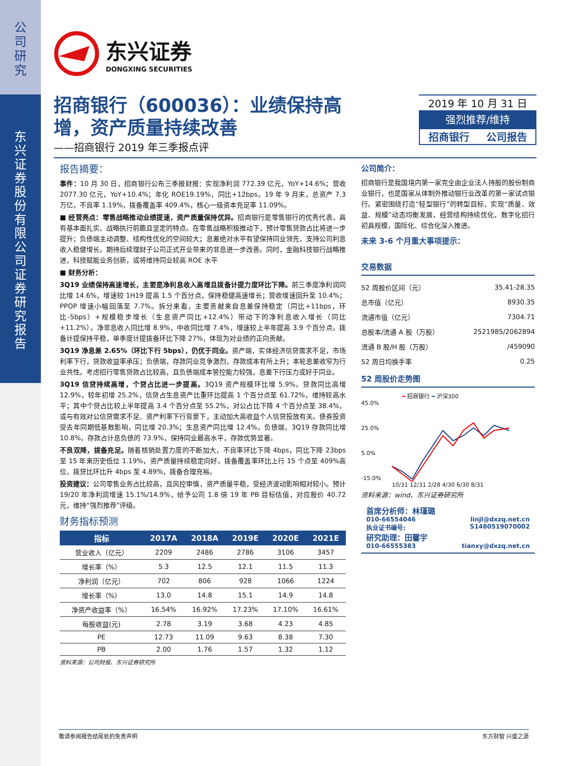公
司
研
究
东
兴
证
券
股
份
有
限
公
司
证
券
研
究
报
告
东兴证券
DONGXING SECURITIES
招商银行（600036）：业绩保持高
增，资产质量持续改善
——招商银行 2019 年三季报点评
2019 年 10 月 31 日
强烈推荐/维持
招商银行 公司报告
报告摘要：
事件：10 月 30 日，招商银行公布三季报财报：实现净利润 772.39 亿元，YoY+14.6%；营收 2077.30 亿元，YoY+10.4%；年化 ROE19.19%，同比+12bps。19 年 9 月末，总资产 7.3 万亿，不良率 1.19%，拨备覆盖率 409.4%，核心一级资本充足率 11.09%。
■ 经营亮点：零售战略推动业绩提速，资产质量保持优异。招商银行是零售银行的优秀代表，具有基本面扎实、战略执行前瞻且坚定的特点。在零售战略积极推动下，预计零售贷款占比将进一步提升；负债端主动调整、结构性优化的空间较大；息差绝对水平有望保持同业领先，支持公司利息收入稳健增长。期待后续理财子公司正式开业带来的非息进一步改善。同时，金融科技银行战略推进，科技赋能业务创新，或将维持同业较高 ROE 水平
■ 财务分析：
3Q19 业绩保持高速增长，主要是净利息收入高增且拨备计提力度环比下降。前三季度净利润同比增 14.6%，增速较 1H19 提高 1.5 个百分点，保持稳健高速增长；营收增速回升至 10.4%；PPOP 增速小幅回落至 7.7%。拆分来看，主要贡献来自息差保持稳定（同比+11bps，环比-5bps）+规模稳步增长（生息资产同比+12.4%）带动下的净利息收入增长（同比+11.2%）。净非息收入同比增 8.9%，中收同比增 7.4%，增速较上半年提高 3.9 个百分点。拨备计提保持平稳，单季度计提拨备环比下降 27%，体现为对业绩的正向贡献。
3Q19 净息差 2.65%（环比下行 5bps），仍优于同业。资产端，实体经济信贷需求不足，市场利率下行，贷款收益率承压；负债端，存款同业竞争激烈，存款成本有所上升；本轮息差收窄为行业共性。考虑招行零售贷款占比较高，且负债端成本管控能力较强，息差下行压力或好于同业。
3Q19 信贷持续高增，个贷占比进一步提高。3Q19 资产规模环比增 5.9%。贷款同比高增 12.9%，较年初增 25.2%，信贷占生息资产比重环比提高 1 个百分点至 61.72%，维持较高水平；其中个贷占比较上半年提高 3.4 个百分点至 55.2%，对公占比下降 4 个百分点至 38.4%，或与有效对公信贷需求不足、资产利率下行背景下，主动加大高收益个人信贷投放有关。债券投资受去年同期低基数影响，同比增 20.3%；生息资产同比增 12.4%。负债端，3Q19 存款同比增 10.8%，存款占计息负债的 73.9%，保持同业最高水平，存款优势显著。
不良双降，拨备充足。随着核销处置力度的不断加大，不良率环比下降 4bps，同比下降 23bps 至 15 年来历史低位 1.19%，资产质量持续稳定向好。拨备覆盖率环比上行 15 个点至 409%高位，拨贷比环比升 4bps 至 4.89%，拨备合理充裕。
投资建议：公司零售业务占比较高，且风控审慎，资产质量平稳，受经济波动影响相对较小。预计 19/20 年净利润增速 15.1%/14.9%，给予公司 1.8 倍 19 年 PB 目标估值，对应股价 40.72 元，维持“强烈推荐”评级。
财务指标预测
| 指标 | 2017A | 2018A | 2019E | 2020E | 2021E |
| --- | --- | --- | --- | --- | --- |
| 营业收入（亿元） | 2209 | 2486 | 2786 | 3106 | 3457 |
| 增长率（%） | 5.3 | 12.5 | 12.1 | 11.5 | 11.3 |
| 净利润（亿元） | 702 | 806 | 928 | 1066 | 1224 |
| 增长率（%） | 13.0 | 14.8 | 15.1 | 14.9 | 14.8 |
| 净资产收益率（%） | 16.54% | 16.92% | 17.23% | 17.10% | 16.61% |
| 每股收益(元) | 2.78 | 3.19 | 3.68 | 4.23 | 4.85 |
| PE | 12.73 | 11.09 | 9.63 | 8.38 | 7.30 |
| PB | 2.00 | 1.76 | 1.57 | 1.32 | 1.12 |
资料来源：公司财报、东兴证券研究所
公司简介：
招商银行是我国境内第一家完全由企业法人持股的股份制商业银行，也是国家从体制外推动银行业改革的第一家试点银行。紧密围绕打造“轻型银行”的转型目标，实现“质量、效益、规模”动态均衡发展，经营结构持续优化，数字化招行初具规模，国际化、综合化深入推进。
未来 3-6 个月重大事项提示：
交易数据
| 52 周股价区间（元） | 35.41-28.35 |
| 总市值（亿元） | 8930.35 |
| 流通市值（亿元） | 7304.71 |
| 总股本/流通 A 股（万股） | 2521985/2062894 |
| 流通 B 股/H 股（万股） | /459090 |
| 52 周日均换手率 | 0.25 |
52 周股价走势图
━ 招商银行 ━ 沪深300
45.0%
25.0%
5.0%
-15.0%
10/31 12/31 2/28 4/30 6/30 8/31
资料来源：wind、东兴证券研究所
首席分析师：林瑾璐
010-66554046 linjl@dxzq.net.cn
执业证书编号: S1480519070002
研究助理：田馨宇
010-66555383 tianxy@dxzq.net.cn
敬请参阅报告结尾处的免责声明 东方财智 兴盛之源